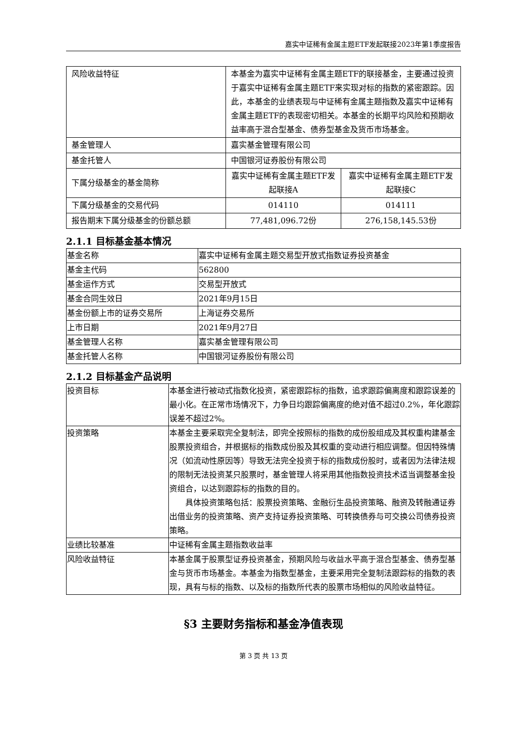嘉实中证稀有金属主题ETF发起联接2023年第1季度报告
| 风险收益特征 | 本基金为嘉实中证稀有金属主题ETF的联接基金，主要通过投资于嘉实中证稀有金属主题ETF来实现对标的指数的紧密跟踪。因此，本基金的业绩表现与中证稀有金属主题指数及嘉实中证稀有金属主题ETF的表现密切相关。本基金的长期平均风险和预期收益率高于混合型基金、债券型基金及货币市场基金。 | |
| 基金管理人 | 嘉实基金管理有限公司 | |
| 基金托管人 | 中国银河证券股份有限公司 | |
| 下属分级基金的基金简称 | 嘉实中证稀有金属主题ETF发起联接A | 嘉实中证稀有金属主题ETF发起联接C |
| 下属分级基金的交易代码 | 014110 | 014111 |
| 报告期末下属分级基金的份额总额 | 77,481,096.72份 | 276,158,145.53份 |
2.1.1 目标基金基本情况
| 基金名称 | 嘉实中证稀有金属主题交易型开放式指数证券投资基金 |
| 基金主代码 | 562800 |
| 基金运作方式 | 交易型开放式 |
| 基金合同生效日 | 2021年9月15日 |
| 基金份额上市的证券交易所 | 上海证券交易所 |
| 上市日期 | 2021年9月27日 |
| 基金管理人名称 | 嘉实基金管理有限公司 |
| 基金托管人名称 | 中国银河证券股份有限公司 |
2.1.2 目标基金产品说明
| 投资目标 | 本基金进行被动式指数化投资，紧密跟踪标的指数，追求跟踪偏离度和跟踪误差的最小化。在正常市场情况下，力争日均跟踪偏离度的绝对值不超过0.2%，年化跟踪误差不超过2%。 |
| 投资策略 | 本基金主要采取完全复制法，即完全按照标的指数的成份股组成及其权重构建基金股票投资组合，并根据标的指数成份股及其权重的变动进行相应调整。但因特殊情况（如流动性原因等）导致无法完全投资于标的指数成份股时，或者因为法律法规的限制无法投资某只股票时，基金管理人将采用其他指数投资技术适当调整基金投资组合，以达到跟踪标的指数的目的。 具体投资策略包括：股票投资策略、金融衍生品投资策略、融资及转融通证券出借业务的投资策略、资产支持证券投资策略、可转换债券与可交换公司债券投资策略。 |
| 业绩比较基准 | 中证稀有金属主题指数收益率 |
| 风险收益特征 | 本基金属于股票型证券投资基金，预期风险与收益水平高于混合型基金、债券型基金与货币市场基金。本基金为指数型基金，主要采用完全复制法跟踪标的指数的表现，具有与标的指数、以及标的指数所代表的股票市场相似的风险收益特征。 |
§3 主要财务指标和基金净值表现
第 3 页 共 13 页